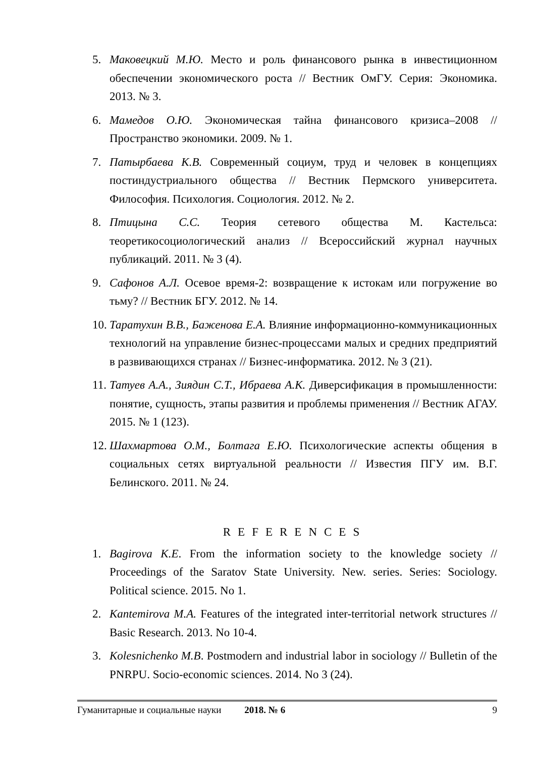5. Маковецкий М.Ю. Место и роль финансового рынка в инвестиционном обеспечении экономического роста // Вестник ОмГУ. Серия: Экономика. 2013. № 3.
6. Мамедов О.Ю. Экономическая тайна финансового кризиса–2008 // Пространство экономики. 2009. № 1.
7. Патырбаева К.В. Современный социум, труд и человек в концепциях постиндустриального общества // Вестник Пермского университета. Философия. Психология. Социология. 2012. № 2.
8. Птицына С.С. Теория сетевого общества М. Кастельса: теоретикосоциологический анализ // Всероссийский журнал научных публикаций. 2011. № 3 (4).
9. Сафонов А.Л. Осевое время-2: возвращение к истокам или погружение во тьму? // Вестник БГУ. 2012. № 14.
10. Таратухин В.В., Баженова Е.А. Влияние информационно-коммуникационных технологий на управление бизнес-процессами малых и средних предприятий в развивающихся странах // Бизнес-информатика. 2012. № 3 (21).
11. Татуев А.А., Зиядин С.Т., Ибраева А.К. Диверсификация в промышленности: понятие, сущность, этапы развития и проблемы применения // Вестник АГАУ. 2015. № 1 (123).
12. Шахмартова О.М., Болтага Е.Ю. Психологические аспекты общения в социальных сетях виртуальной реальности // Известия ПГУ им. В.Г. Белинского. 2011. № 24.
REFERENCES
1. Bagirova K.E. From the information society to the knowledge society // Proceedings of the Saratov State University. New. series. Series: Sociology. Political science. 2015. No 1.
2. Kantemirova M.A. Features of the integrated inter-territorial network structures // Basic Research. 2013. No 10-4.
3. Kolesnichenko M.B. Postmodern and industrial labor in sociology // Bulletin of the PNRPU. Socio-economic sciences. 2014. No 3 (24).
Гуманитарные и социальные науки 2018. № 6 9